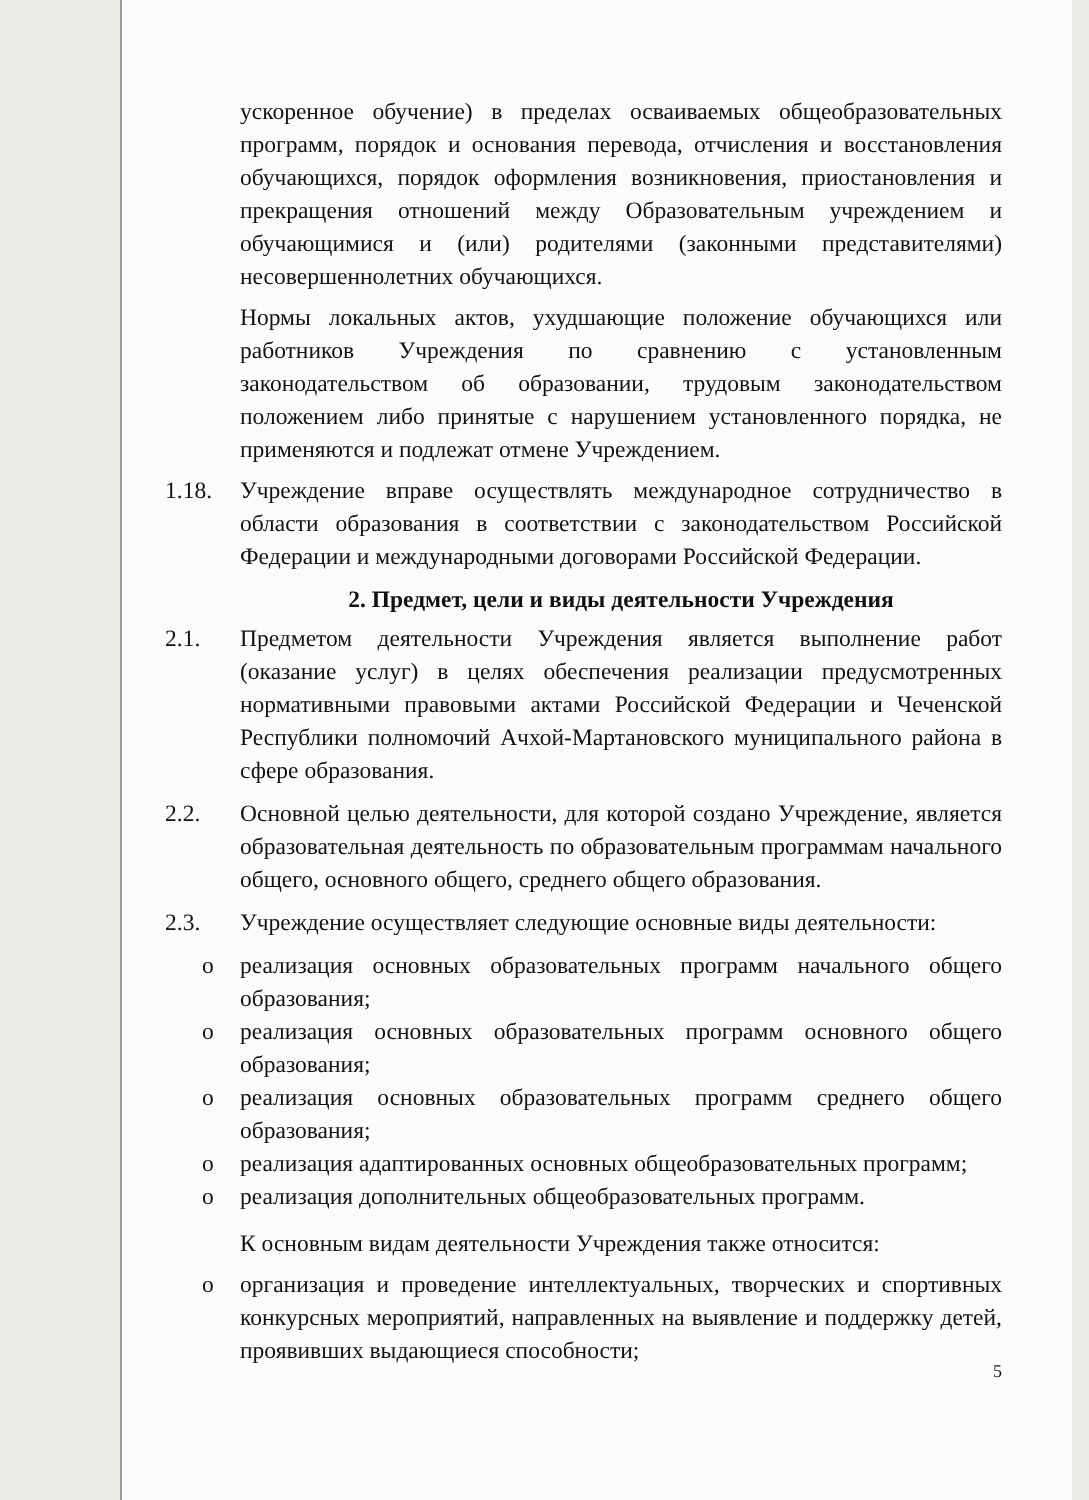ускоренное обучение) в пределах осваиваемых общеобразовательных программ, порядок и основания перевода, отчисления и восстановления обучающихся, порядок оформления возникновения, приостановления и прекращения отношений между Образовательным учреждением и обучающимися и (или) родителями (законными представителями) несовершеннолетних обучающихся.
Нормы локальных актов, ухудшающие положение обучающихся или работников Учреждения по сравнению с установленным законодательством об образовании, трудовым законодательством положением либо принятые с нарушением установленного порядка, не применяются и подлежат отмене Учреждением.
1.18. Учреждение вправе осуществлять международное сотрудничество в области образования в соответствии с законодательством Российской Федерации и международными договорами Российской Федерации.
2. Предмет, цели и виды деятельности Учреждения
2.1. Предметом деятельности Учреждения является выполнение работ (оказание услуг) в целях обеспечения реализации предусмотренных нормативными правовыми актами Российской Федерации и Чеченской Республики полномочий Ачхой-Мартановского муниципального района в сфере образования.
2.2. Основной целью деятельности, для которой создано Учреждение, является образовательная деятельность по образовательным программам начального общего, основного общего, среднего общего образования.
2.3. Учреждение осуществляет следующие основные виды деятельности:
o реализация основных образовательных программ начального общего образования;
o реализация основных образовательных программ основного общего образования;
o реализация основных образовательных программ среднего общего образования;
o реализация адаптированных основных общеобразовательных программ;
o реализация дополнительных общеобразовательных программ.
К основным видам деятельности Учреждения также относится:
o организация и проведение интеллектуальных, творческих и спортивных конкурсных мероприятий, направленных на выявление и поддержку детей, проявивших выдающиеся способности;
5